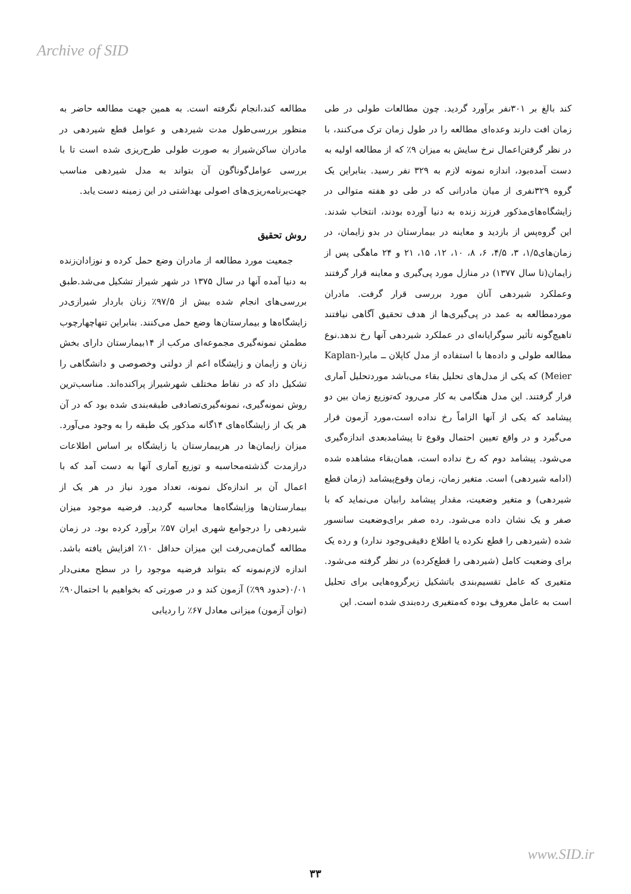Archive of SID
مطالعه کند،انجام نگرفته است. به همین جهت مطالعه حاضر به منظور بررسی‌طول مدت شیردهی و عوامل قطع شیردهی در مادران ساکن‌شیراز به صورت طولی طرح‌ریزی شده است تا با بررسی عوامل‌گوناگون آن بتواند به مدل شیردهی مناسب جهت‌برنامه‌ریزی‌های اصولی بهداشتی در این زمینه دست یابد.
روش تحقیق
جمعیت مورد مطالعه از مادران وضع حمل کرده و نوزادان‌زنده به دنیا آمده آنها در سال ۱۳۷۵ در شهر شیراز تشکیل می‌شد.طبق بررسی‌های انجام شده بیش از ۹۷/۵٪ زنان باردار شیرازی‌در زایشگاه‌ها و بیمارستان‌ها وضع حمل می‌کنند. بنابراین تنهاچهارچوب مطمئن نمونه‌گیری مجموعه‌ای مرکب از ۱۴بیمارستان دارای بخش زنان و زایمان و زایشگاه اعم از دولتی وخصوصی و دانشگاهی را تشکیل داد که در نقاط مختلف شهرشیراز پراکنده‌اند. مناسب‌ترین روش نمونه‌گیری، نمونه‌گیری‌تصادفی طبقه‌بندی شده بود که در آن هر یک از زایشگاه‌های ۱۴گانه مذکور یک طبقه را به وجود می‌آورد. میزان زایمان‌ها در هربیمارستان یا زایشگاه بر اساس اطلاعات درازمدت گذشته‌محاسبه و توزیع آماری آنها به دست آمد که با اعمال آن بر اندازه‌کل نمونه، تعداد مورد نیاز در هر یک از بیمارستان‌ها وزایشگاه‌ها محاسبه گردید. فرضیه موجود میزان شیردهی را درجوامع شهری ایران ۵۷٪ برآورد کرده بود. در زمان مطالعه گمان‌می‌رفت این میزان حداقل ۱۰٪ افزایش یافته باشد. اندازه لازم‌نمونه که بتواند فرضیه موجود را در سطح معنی‌دار ۰/۰۱(حدود ۹۹٪) آزمون کند و در صورتی که بخواهیم با احتمال۹۰٪ (توان آزمون) میزانی معادل ۶۷٪ را ردیابی
کند بالغ بر ۳۰۱نفر برآورد گردید. چون مطالعات طولی در طی زمان افت دارند وعده‌ای مطالعه را در طول زمان ترک می‌کنند، با در نظر گرفتن‌اعمال نرخ سایش به میزان ۹٪ که از مطالعه اولیه به دست آمده‌بود، اندازه نمونه لازم به ۳۲۹ نفر رسید. بنابراین یک گروه ۳۲۹نفری از میان مادرانی که در طی دو هفته متوالی در زایشگاه‌های‌مذکور فرزند زنده به دنیا آورده بودند، انتخاب شدند. این گروه‌پس از بازدید و معاینه در بیمارستان در بدو زایمان، در زمان‌های۱/۵، ۳، ۴/۵، ۶، ۸، ۱۰، ۱۲، ۱۵، ۲۱ و ۲۴ ماهگی پس از زایمان(تا سال ۱۳۷۷) در منازل مورد پی‌گیری و معاینه قرار گرفتند وعملکرد شیردهی آنان مورد بررسی قرار گرفت. مادران موردمطالعه به عمد در پی‌گیری‌ها از هدف تحقیق آگاهی نیافتند تاهیچ‌گونه تأثیر سوگرایانه‌ای در عملکرد شیردهی آنها رخ ندهد.نوع مطالعه طولی و داده‌ها با استفاده از مدل کاپلان ــ مایر(Kaplan-Meier) که یکی از مدل‌های تحلیل بقاء می‌باشد موردتحلیل آماری قرار گرفتند. این مدل هنگامی به کار می‌رود که‌توزیع زمان بین دو پیشامد که یکی از آنها الزاماً رخ نداده است،مورد آزمون قرار می‌گیرد و در واقع تعیین احتمال وقوع تا پیشامدبعدی اندازه‌گیری می‌شود. پیشامد دوم که رخ نداده است، همان‌بقاء مشاهده شده (ادامه شیردهی) است. متغیر زمان، زمان وقوع‌پیشامد (زمان قطع شیردهی) و متغیر وضعیت، مقدار پیشامد رابیان می‌نماید که با صفر و یک نشان داده می‌شود. رده صفر برای‌وضعیت سانسور شده (شیردهی را قطع نکرده یا اطلاع دقیقی‌وجود ندارد) و رده یک برای وضعیت کامل (شیردهی را قطع‌کرده) در نظر گرفته می‌شود. متغیری که عامل تقسیم‌بندی باتشکیل زیرگروه‌هایی برای تحلیل است به عامل معروف بوده که‌متغیری رده‌بندی شده است. این
www.SID.ir
۳۳